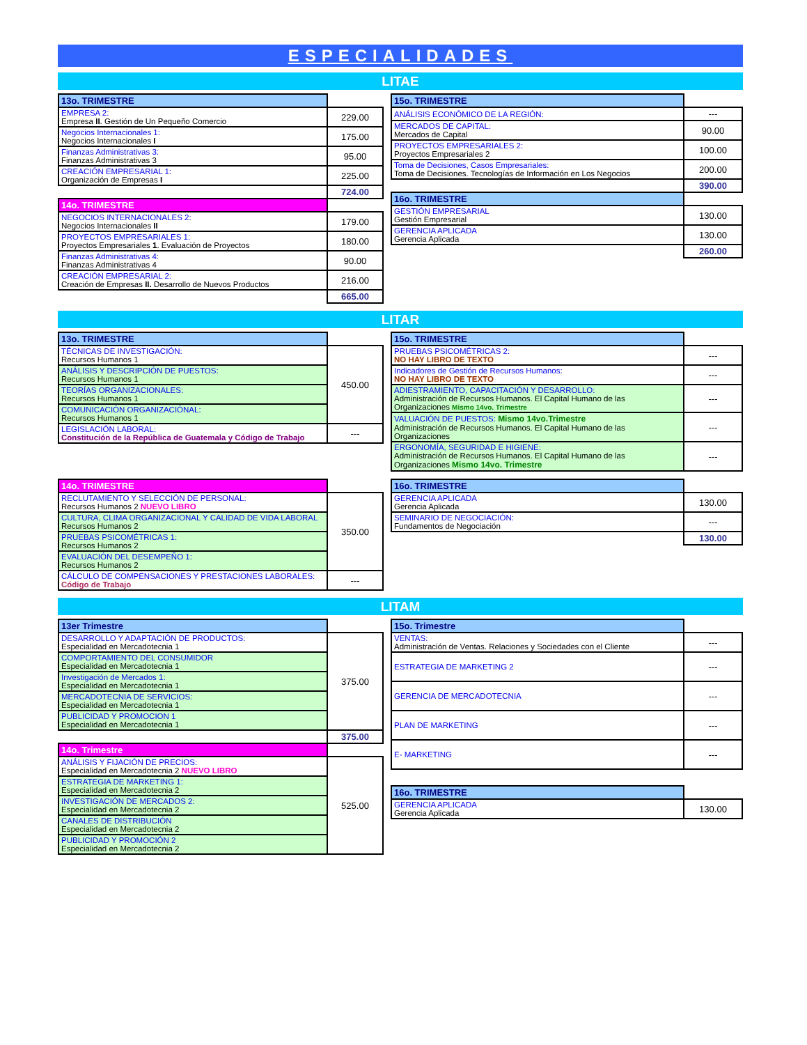ESPECIALIDADES
LITAE
| 13o. TRIMESTRE | |
| --- | --- |
| EMPRESA 2: Empresa II . Gestión de Un Pequeño Comercio | 229.00 |
| Negocios Internacionales 1: Negocios Internacionales I | 175.00 |
| Finanzas Administrativas 3: Finanzas Administrativas 3 | 95.00 |
| CREACIÓN EMPRESARIAL 1: Organización de Empresas I | 225.00 |
| | 724.00 |
| 14o. TRIMESTRE | |
| NEGOCIOS INTERNACIONALES 2: Negocios Internacionales II | 179.00 |
| PROYECTOS EMPRESARIALES 1: Proyectos Empresariales 1 . Evaluación de Proyectos | 180.00 |
| Finanzas Administrativas 4: Finanzas Administrativas 4 | 90.00 |
| CREACIÓN EMPRESARIAL 2: Creación de Empresas II. Desarrollo de Nuevos Productos | 216.00 |
| | 665.00 |
| 15o. TRIMESTRE | |
| --- | --- |
| ANÁLISIS ECONÓMICO DE LA REGIÓN: | --- |
| MERCADOS DE CAPITAL: Mercados de Capital | 90.00 |
| PROYECTOS EMPRESARIALES 2: Proyectos Empresariales 2 | 100.00 |
| Toma de Decisiones, Casos Empresariales: Toma de Decisiones. Tecnologías de Información en Los Negocios | 200.00 |
| | 390.00 |
| 16o. TRIMESTRE | |
| GESTIÓN EMPRESARIAL Gestión Empresarial | 130.00 |
| GERENCIA APLICADA Gerencia Aplicada | 130.00 |
| | 260.00 |
LITAR
| 13o. TRIMESTRE | |
| --- | --- |
| TÉCNICAS DE INVESTIGACIÓN: Recursos Humanos 1 | 450.00 |
| ANÁLISIS Y DESCRIPCIÓN DE PUESTOS: Recursos Humanos 1 | |
| TEORÍAS ORGANIZACIONALES: Recursos Humanos 1 | |
| COMUNICACIÓN ORGANIZACIÓNAL: Recursos Humanos 1 | |
| LEGISLACIÓN LABORAL: Constitución de la República de Guatemala y Código de Trabajo | --- |
| 15o. TRIMESTRE | |
| --- | --- |
| PRUEBAS PSICOMÉTRICAS 2: NO HAY LIBRO DE TEXTO | --- |
| Indicadores de Gestión de Recursos Humanos: NO HAY LIBRO DE TEXTO | --- |
| ADIESTRAMIENTO, CAPACITACIÓN Y DESARROLLO: Administración de Recursos Humanos. El Capital Humano de las Organizaciones Mismo 14vo. Trimestre | --- |
| VALUACIÓN DE PUESTOS: Mismo 14vo.Trimestre Administración de Recursos Humanos. El Capital Humano de las Organizaciones | --- |
| ERGONOMÍA, SEGURIDAD E HIGIENE: Administración de Recursos Humanos. El Capital Humano de las Organizaciones Mismo 14vo. Trimestre | --- |
| 14o. TRIMESTRE | |
| --- | --- |
| RECLUTAMIENTO Y SELECCIÓN DE PERSONAL: Recursos Humanos 2 NUEVO LIBRO | 350.00 |
| CULTURA, CLIMA ORGANIZACIONAL Y CALIDAD DE VIDA LABORAL Recursos Humanos 2 | |
| PRUEBAS PSICOMÉTRICAS 1: Recursos Humanos 2 | |
| EVALUACIÓN DEL DESEMPEÑO 1: Recursos Humanos 2 | |
| CÁLCULO DE COMPENSACIONES Y PRESTACIONES LABORALES: Código de Trabajo | --- |
| 16o. TRIMESTRE | |
| --- | --- |
| GERENCIA APLICADA Gerencia Aplicada | 130.00 |
| SEMINARIO DE NEGOCIACIÓN: Fundamentos de Negociación | --- |
| | 130.00 |
LITAM
| 13er Trimestre | |
| --- | --- |
| DESARROLLO Y ADAPTACIÓN DE PRODUCTOS: Especialidad en Mercadotecnia 1 | 375.00 |
| COMPORTAMIENTO DEL CONSUMIDOR Especialidad en Mercadotecnia 1 | |
| Investigación de Mercados 1: Especialidad en Mercadotecnia 1 | |
| MERCADOTECNIA DE SERVICIOS: Especialidad en Mercadotecnia 1 | |
| PUBLICIDAD Y PROMOCION 1 Especialidad en Mercadotecnia 1 | |
| | 375.00 |
| 14o. Trimestre | |
| ANÁLISIS Y FIJACIÓN DE PRECIOS: Especialidad en Mercadotecnia 2 NUEVO LIBRO | 525.00 |
| ESTRATEGIA DE MARKETING 1: Especialidad en Mercadotecnia 2 | |
| INVESTIGACIÓN DE MERCADOS 2: Especialidad en Mercadotecnia 2 | |
| CANALES DE DISTRIBUCIÓN Especialidad en Mercadotecnia 2 | |
| PUBLICIDAD Y PROMOCIÓN 2 Especialidad en Mercadotecnia 2 | |
| 15o. Trimestre | |
| --- | --- |
| VENTAS: Administración de Ventas. Relaciones y Sociedades con el Cliente | --- |
| ESTRATEGIA DE MARKETING 2 | --- |
| GERENCIA DE MERCADOTECNIA | --- |
| PLAN DE MARKETING | --- |
| E- MARKETING | --- |
| 16o. TRIMESTRE | |
| GERENCIA APLICADA Gerencia Aplicada | 130.00 |